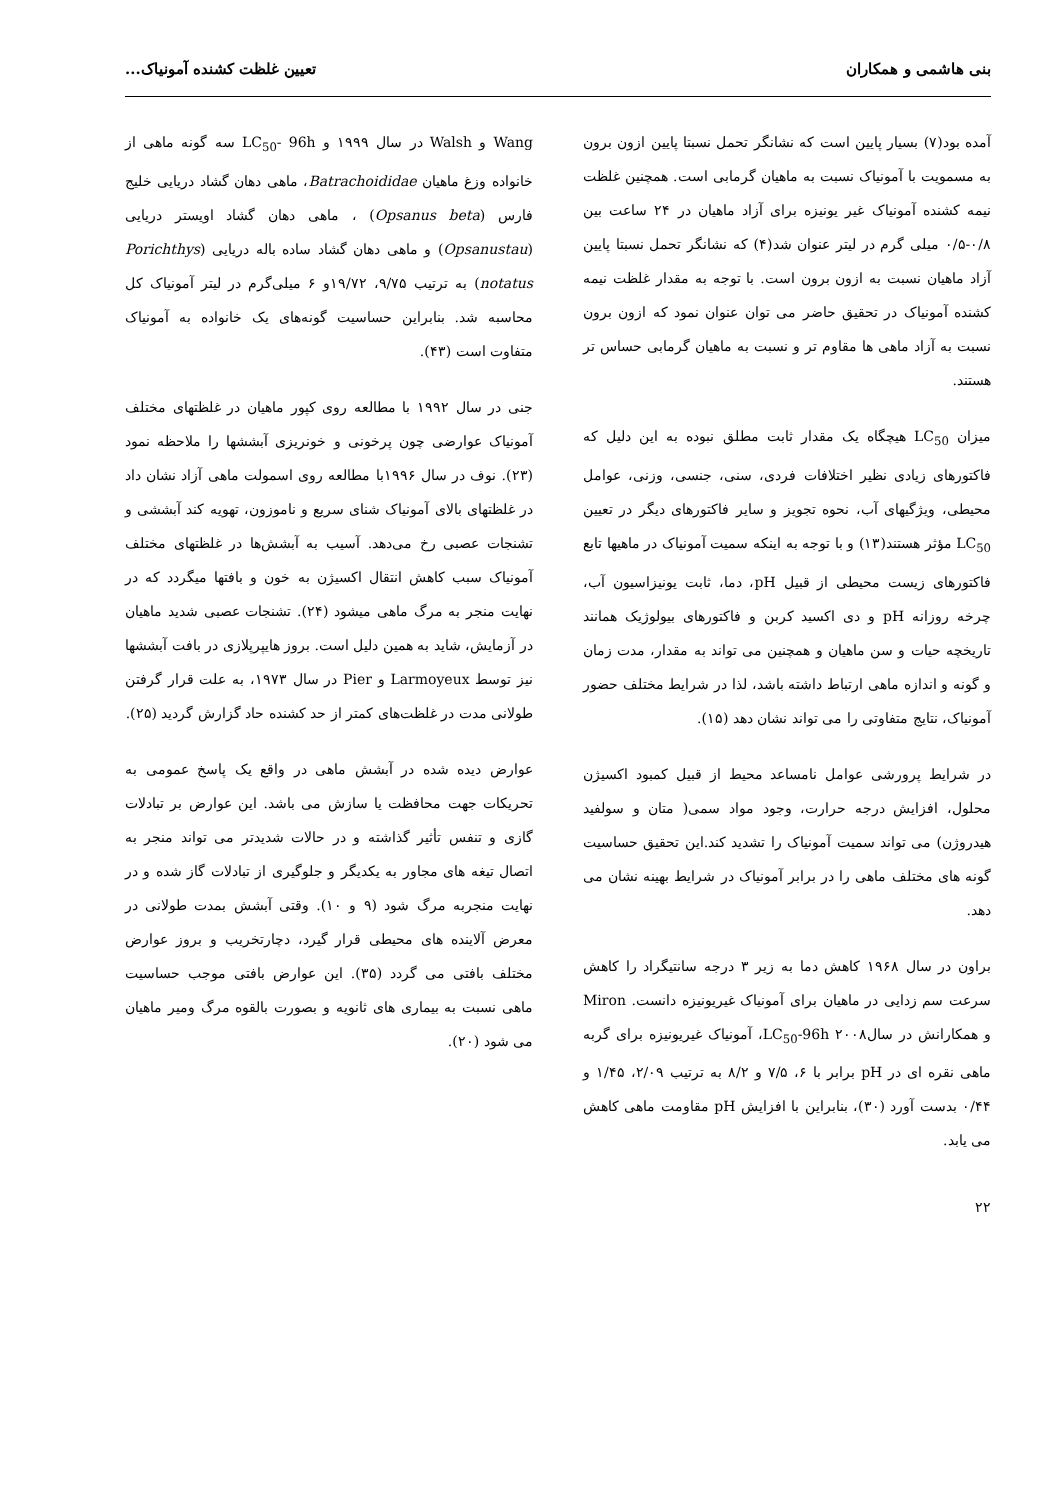بنی هاشمی و همکاران تعیین غلظت کشنده آمونیاک...
آمده بود(۷) بسیار پایین است که نشانگر تحمل نسبتا پایین ازون برون به مسمویت با آمونیاک نسبت به ماهیان گرمابی است. همچنین غلظت نیمه کشنده آمونیاک غیر یونیزه برای آزاد ماهیان در ۲۴ ساعت بین ۰/۸-۰/۵ میلی گرم در لیتر عنوان شد(۴) که نشانگر تحمل نسبتا پایین آزاد ماهیان نسبت به ازون برون است. با توجه به مقدار غلظت نیمه کشنده آمونیاک در تحقیق حاضر می توان عنوان نمود که ازون برون نسبت به آزاد ماهی ها مقاوم تر و نسبت به ماهیان گرمابی حساس تر هستند.
میزان LC<sub>50</sub> هیچگاه یک مقدار ثابت مطلق نبوده به این دلیل که فاکتورهای زیادی نظیر اختلافات فردی، سنی، جنسی، وزنی، عوامل محیطی، ویژگیهای آب، نحوه تجویز و سایر فاکتورهای دیگر در تعیین LC<sub>50</sub> مؤثر هستند(۱۳) و با توجه به اینکه سمیت آمونیاک در ماهیها تابع فاکتورهای زیست محیطی از قبیل pH، دما، ثابت یونیزاسیون آب، چرخه روزانه pH و دی اکسید کربن و فاکتورهای بیولوژیک همانند تاریخچه حیات و سن ماهیان و همچنین می تواند به مقدار، مدت زمان و گونه و اندازه ماهی ارتباط داشته باشد، لذا در شرایط مختلف حضور آمونیاک، نتایج متفاوتی را می تواند نشان دهد (۱۵).
در شرایط پرورشی عوامل نامساعد محیط از قبیل کمبود اکسیژن محلول، افزایش درجه حرارت، وجود مواد سمی( متان و سولفید هیدروژن) می تواند سمیت آمونیاک را تشدید کند.این تحقیق حساسیت گونه های مختلف ماهی را در برابر آمونیاک در شرایط بهینه نشان می دهد.
براون در سال ۱۹۶۸ کاهش دما به زیر ۳ درجه سانتیگراد را کاهش سرعت سم زدایی در ماهیان برای آمونیاک غیریونیزه دانست. Miron و همکارانش در سال۲۰۰۸ LC<sub>50</sub>-96h، آمونیاک غیریونیزه برای گربه ماهی نقره ای در pH برابر با ۶، ۷/۵ و ۸/۲ به ترتیب ۲/۰۹، ۱/۴۵ و ۰/۴۴ بدست آورد (۳۰)، بنابراین با افزایش pH مقاومت ماهی کاهش می یابد.
Wang و Walsh در سال ۱۹۹۹ و LC<sub>50</sub>- 96h سه گونه ماهی از خانواده وزغ ماهیان Batrachoididae، ماهی دهان گشاد دریایی خلیج فارس (Opsanus beta) ، ماهی دهان گشاد اویستر دریایی (Opsanustau) و ماهی دهان گشاد ساده باله دریایی (Porichthys notatus) به ترتیب ۹/۷۵، ۱۹/۷۲و ۶ میلی‌گرم در لیتر آمونیاک کل محاسبه شد. بنابراین حساسیت گونه‌های یک خانواده به آمونیاک متفاوت است (۴۳).
جنی در سال ۱۹۹۲ با مطالعه روی کپور ماهیان در غلظتهای مختلف آمونیاک عوارضی چون پرخونی و خونریزی آبششها را ملاحظه نمود (۲۳). نوف در سال ۱۹۹۶با مطالعه روی اسمولت ماهی آزاد نشان داد در غلظتهای بالای آمونیاک شنای سریع و ناموزون، تهویه کند آبششی و تشنجات عصبی رخ می‌دهد. آسیب به آبشش‌ها در غلظتهای مختلف آمونیاک سبب کاهش انتقال اکسیژن به خون و بافتها میگردد که در نهایت منجر به مرگ ماهی میشود (۲۴). تشنجات عصبی شدید ماهیان در آزمایش، شاید به همین دلیل است. بروز هایپرپلازی در بافت آبششها نیز توسط Larmoyeux و Pier در سال ۱۹۷۳، به علت قرار گرفتن طولانی مدت در غلظت‌های کمتر از حد کشنده حاد گزارش گردید (۲۵).
عوارض دیده شده در آبشش ماهی در واقع یک پاسخ عمومی به تحریکات جهت محافظت یا سازش می باشد. این عوارض بر تبادلات گازی و تنفس تأثیر گذاشته و در حالات شدیدتر می تواند منجر به اتصال تیغه های مجاور به یکدیگر و جلوگیری از تبادلات گاز شده و در نهایت منجربه مرگ شود (۹ و ۱۰). وقتی آبشش بمدت طولانی در معرض آلاینده های محیطی قرار گیرد، دچارتخریب و بروز عوارض مختلف بافتی می گردد (۳۵). این عوارض بافتی موجب حساسیت ماهی نسبت به بیماری های ثانویه و بصورت بالقوه مرگ ومیر ماهیان می شود (۲۰).
۲۲